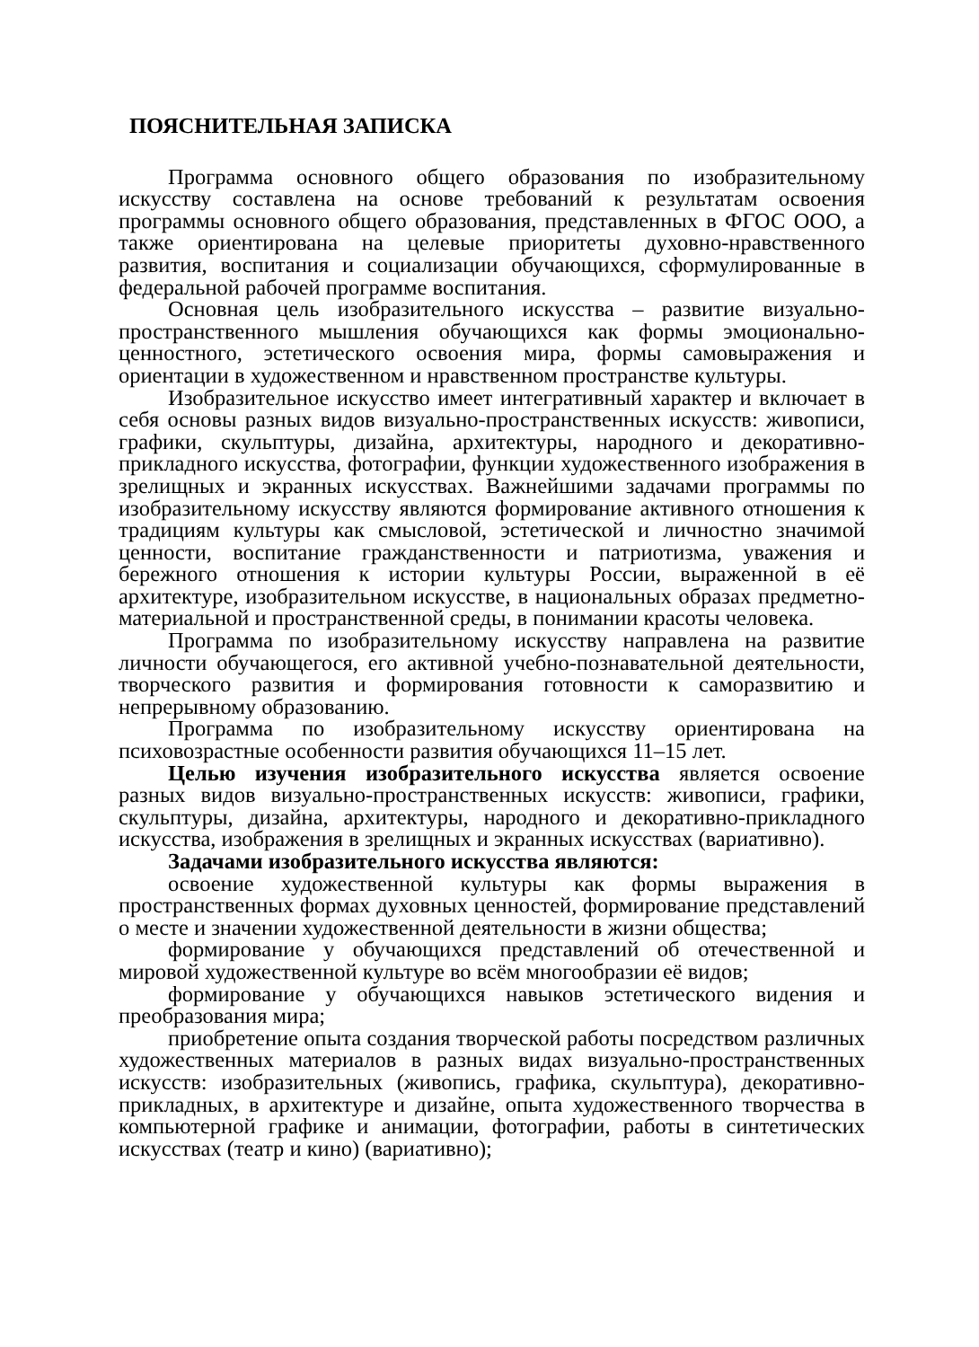ПОЯСНИТЕЛЬНАЯ ЗАПИСКА
Программа основного общего образования по изобразительному искусству составлена на основе требований к результатам освоения программы основного общего образования, представленных в ФГОС ООО, а также ориентирована на целевые приоритеты духовно-нравственного развития, воспитания и социализации обучающихся, сформулированные в федеральной рабочей программе воспитания.
Основная цель изобразительного искусства – развитие визуально-пространственного мышления обучающихся как формы эмоционально-ценностного, эстетического освоения мира, формы самовыражения и ориентации в художественном и нравственном пространстве культуры.
Изобразительное искусство имеет интегративный характер и включает в себя основы разных видов визуально-пространственных искусств: живописи, графики, скульптуры, дизайна, архитектуры, народного и декоративно-прикладного искусства, фотографии, функции художественного изображения в зрелищных и экранных искусствах. Важнейшими задачами программы по изобразительному искусству являются формирование активного отношения к традициям культуры как смысловой, эстетической и личностно значимой ценности, воспитание гражданственности и патриотизма, уважения и бережного отношения к истории культуры России, выраженной в её архитектуре, изобразительном искусстве, в национальных образах предметно-материальной и пространственной среды, в понимании красоты человека.
Программа по изобразительному искусству направлена на развитие личности обучающегося, его активной учебно-познавательной деятельности, творческого развития и формирования готовности к саморазвитию и непрерывному образованию.
Программа по изобразительному искусству ориентирована на психовозрастные особенности развития обучающихся 11–15 лет.
Целью изучения изобразительного искусства является освоение разных видов визуально-пространственных искусств: живописи, графики, скульптуры, дизайна, архитектуры, народного и декоративно-прикладного искусства, изображения в зрелищных и экранных искусствах (вариативно).
Задачами изобразительного искусства являются:
освоение художественной культуры как формы выражения в пространственных формах духовных ценностей, формирование представлений о месте и значении художественной деятельности в жизни общества;
формирование у обучающихся представлений об отечественной и мировой художественной культуре во всём многообразии её видов;
формирование у обучающихся навыков эстетического видения и преобразования мира;
приобретение опыта создания творческой работы посредством различных художественных материалов в разных видах визуально-пространственных искусств: изобразительных (живопись, графика, скульптура), декоративно-прикладных, в архитектуре и дизайне, опыта художественного творчества в компьютерной графике и анимации, фотографии, работы в синтетических искусствах (театр и кино) (вариативно);